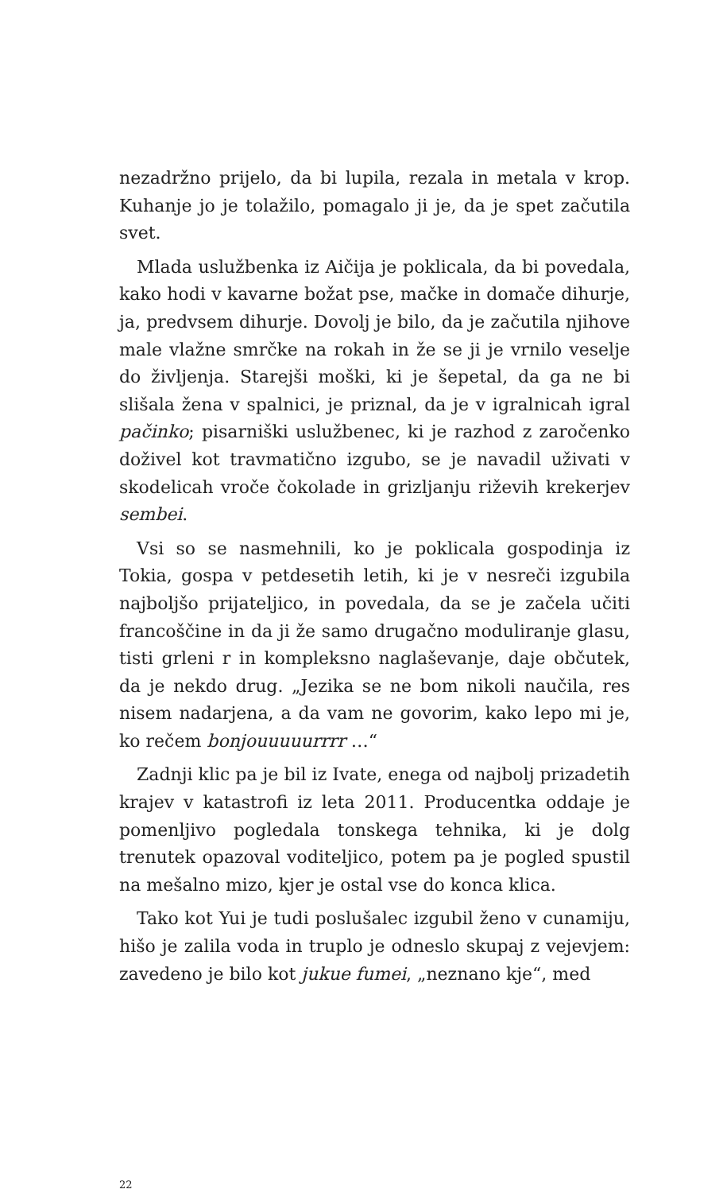nezadržno prijelo, da bi lupila, rezala in metala v krop. Kuhanje jo je tolažilo, pomagalo ji je, da je spet začutila svet.
Mlada uslužbenka iz Aičija je poklicala, da bi povedala, kako hodi v kavarne božat pse, mačke in domače dihurje, ja, predvsem dihurje. Dovolj je bilo, da je začutila njihove male vlažne smrčke na rokah in že se ji je vrnilo veselje do življenja. Starejši moški, ki je šepetal, da ga ne bi slišala žena v spalnici, je priznal, da je v igralnicah igral pačinko; pisarniški uslužbenec, ki je razhod z zaročenko doživel kot travmatično izgubo, se je navadil uživati v skodelicah vroče čokolade in grizljanju riževih krekerjev sembei.
Vsi so se nasmehnili, ko je poklicala gospodinja iz Tokia, gospa v petdesetih letih, ki je v nesreči izgubila najboljšo prijateljico, in povedala, da se je začela učiti francoščine in da ji že samo drugačno moduliranje glasu, tisti grleni r in kompleksno naglaševanje, daje občutek, da je nekdo drug. „Jezika se ne bom nikoli naučila, res nisem nadarjena, a da vam ne govorim, kako lepo mi je, ko rečem bonjouuuuurrrr …“
Zadnji klic pa je bil iz Ivate, enega od najbolj prizadetih krajev v katastrofi iz leta 2011. Producentka oddaje je pomenljivo pogledala tonskega tehnika, ki je dolg trenutek opazoval voditeljico, potem pa je pogled spustil na mešalno mizo, kjer je ostal vse do konca klica.
Tako kot Yui je tudi poslušalec izgubil ženo v cunamiju, hišo je zalila voda in truplo je odneslo skupaj z vejevjem: zavedeno je bilo kot jukue fumei, „neznano kje“, med
22